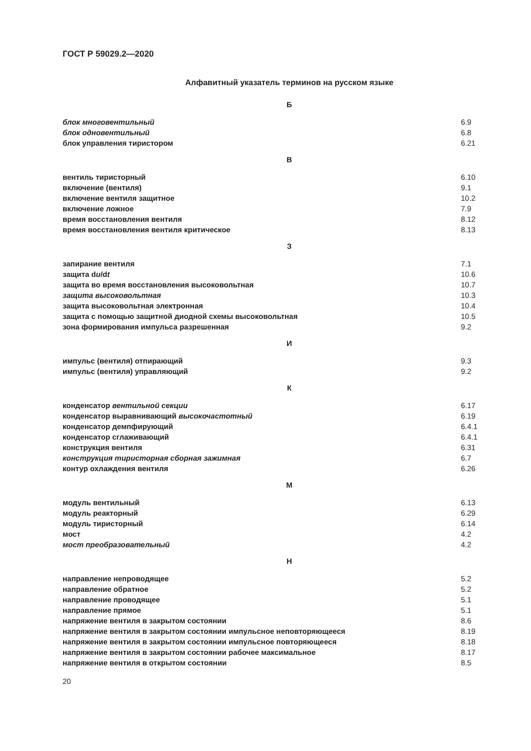ГОСТ Р 59029.2—2020
Алфавитный указатель терминов на русском языке
Б
| блок многовентильный | 6.9 |
| блок одновентильный | 6.8 |
| блок управления тиристором | 6.21 |
В
| вентиль тиристорный | 6.10 |
| включение (вентиля) | 9.1 |
| включение вентиля защитное | 10.2 |
| включение ложное | 7.9 |
| время восстановления вентиля | 8.12 |
| время восстановления вентиля критическое | 8.13 |
З
| запирание вентиля | 7.1 |
| защита d u /d t | 10.6 |
| защита во время восстановления высоковольтная | 10.7 |
| защита высоковольтная | 10.3 |
| защита высоковольтная электронная | 10.4 |
| защита с помощью защитной диодной схемы высоковольтная | 10.5 |
| зона формирования импульса разрешенная | 9.2 |
И
| импульс (вентиля) отпирающий | 9.3 |
| импульс (вентиля) управляющий | 9.2 |
К
| конденсатор вентильной секции | 6.17 |
| конденсатор выравнивающий высокочастотный | 6.19 |
| конденсатор демпфирующий | 6.4.1 |
| конденсатор сглаживающий | 6.4.1 |
| конструкция вентиля | 6.31 |
| конструкция тиристорная сборная зажимная | 6.7 |
| контур охлаждения вентиля | 6.26 |
М
| модуль вентильный | 6.13 |
| модуль реакторный | 6.29 |
| модуль тиристорный | 6.14 |
| мост | 4.2 |
| мост преобразовательный | 4.2 |
Н
| направление непроводящее | 5.2 |
| направление обратное | 5.2 |
| направление проводящее | 5.1 |
| направление прямое | 5.1 |
| напряжение вентиля в закрытом состоянии | 8.6 |
| напряжение вентиля в закрытом состоянии импульсное неповторяющееся | 8.19 |
| напряжение вентиля в закрытом состоянии импульсное повторяющееся | 8.18 |
| напряжение вентиля в закрытом состоянии рабочее максимальное | 8.17 |
| напряжение вентиля в открытом состоянии | 8.5 |
20